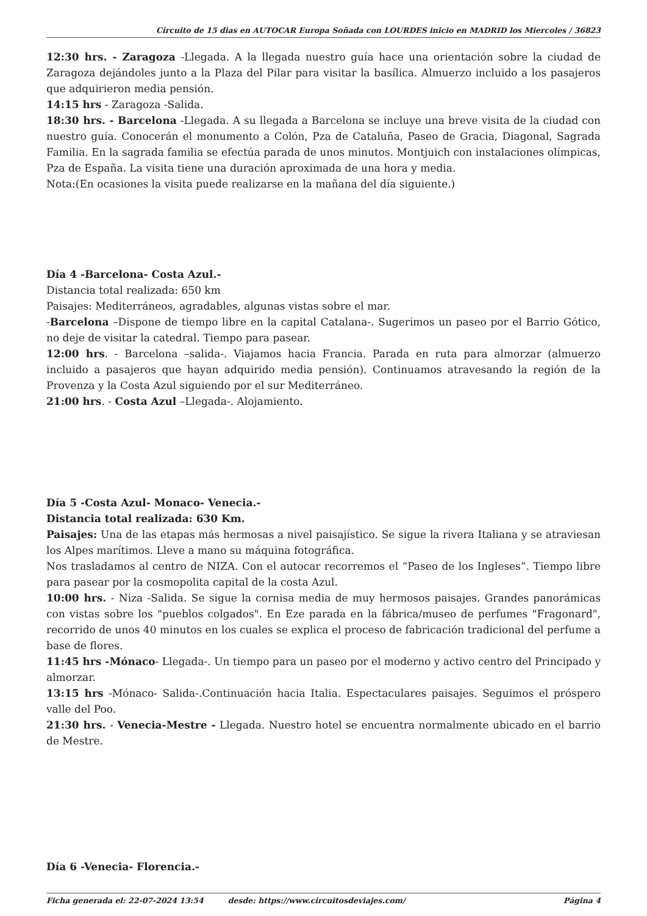Circuito de 15 dias en AUTOCAR Europa Soñada con LOURDES inicio en MADRID los Miercoles / 36823
12:30 hrs. - Zaragoza -Llegada. A la llegada nuestro guía hace una orientación sobre la ciudad de Zaragoza dejándoles junto a la Plaza del Pilar para visitar la basílica. Almuerzo incluido a los pasajeros que adquirieron media pensión.
14:15 hrs - Zaragoza -Salida.
18:30 hrs. - Barcelona -Llegada. A su llegada a Barcelona se incluye una breve visita de la ciudad con nuestro guía. Conocerán el monumento a Colón, Pza de Cataluña, Paseo de Gracia, Diagonal, Sagrada Familia. En la sagrada familia se efectúa parada de unos minutos. Montjuich con instalaciones olímpicas, Pza de España. La visita tiene una duración aproximada de una hora y media.
Nota:(En ocasiones la visita puede realizarse en la mañana del día siguiente.)
Día 4 -Barcelona- Costa Azul.-
Distancia total realizada: 650 km
Paisajes: Mediterráneos, agradables, algunas vistas sobre el mar.
-Barcelona –Dispone de tiempo libre en la capital Catalana-. Sugerimos un paseo por el Barrio Gótico, no deje de visitar la catedral. Tiempo para pasear.
12:00 hrs. - Barcelona –salida-. Viajamos hacia Francia. Parada en ruta para almorzar (almuerzo incluido a pasajeros que hayan adquirido media pensión). Continuamos atravesando la región de la Provenza y la Costa Azul siguiendo por el sur Mediterráneo.
21:00 hrs. - Costa Azul –Llegada-. Alojamiento.
Día 5 -Costa Azul- Monaco- Venecia.-
Distancia total realizada: 630 Km.
Paisajes: Una de las etapas más hermosas a nivel paisajístico. Se sigue la rivera Italiana y se atraviesan los Alpes marítimos. Lleve a mano su máquina fotográfica.
Nos trasladamos al centro de NIZA. Con el autocar recorremos el “Paseo de los Ingleses”. Tiempo libre para pasear por la cosmopolita capital de la costa Azul.
10:00 hrs. - Niza -Salida. Se sigue la cornisa media de muy hermosos paisajes. Grandes panorámicas con vistas sobre los "pueblos colgados". En Eze parada en la fábrica/museo de perfumes "Fragonard", recorrido de unos 40 minutos en los cuales se explica el proceso de fabricación tradicional del perfume a base de flores.
11:45 hrs -Mónaco- Llegada-. Un tiempo para un paseo por el moderno y activo centro del Principado y almorzar.
13:15 hrs -Mónaco- Salida-.Continuación hacia Italia. Espectaculares paisajes. Seguimos el próspero valle del Poo.
21:30 hrs. - Venecia-Mestre - Llegada. Nuestro hotel se encuentra normalmente ubicado en el barrio de Mestre.
Día 6 -Venecia- Florencia.-
Ficha generada el: 22-07-2024 13:54 desde: https://www.circuitosdeviajes.com/ Página 4